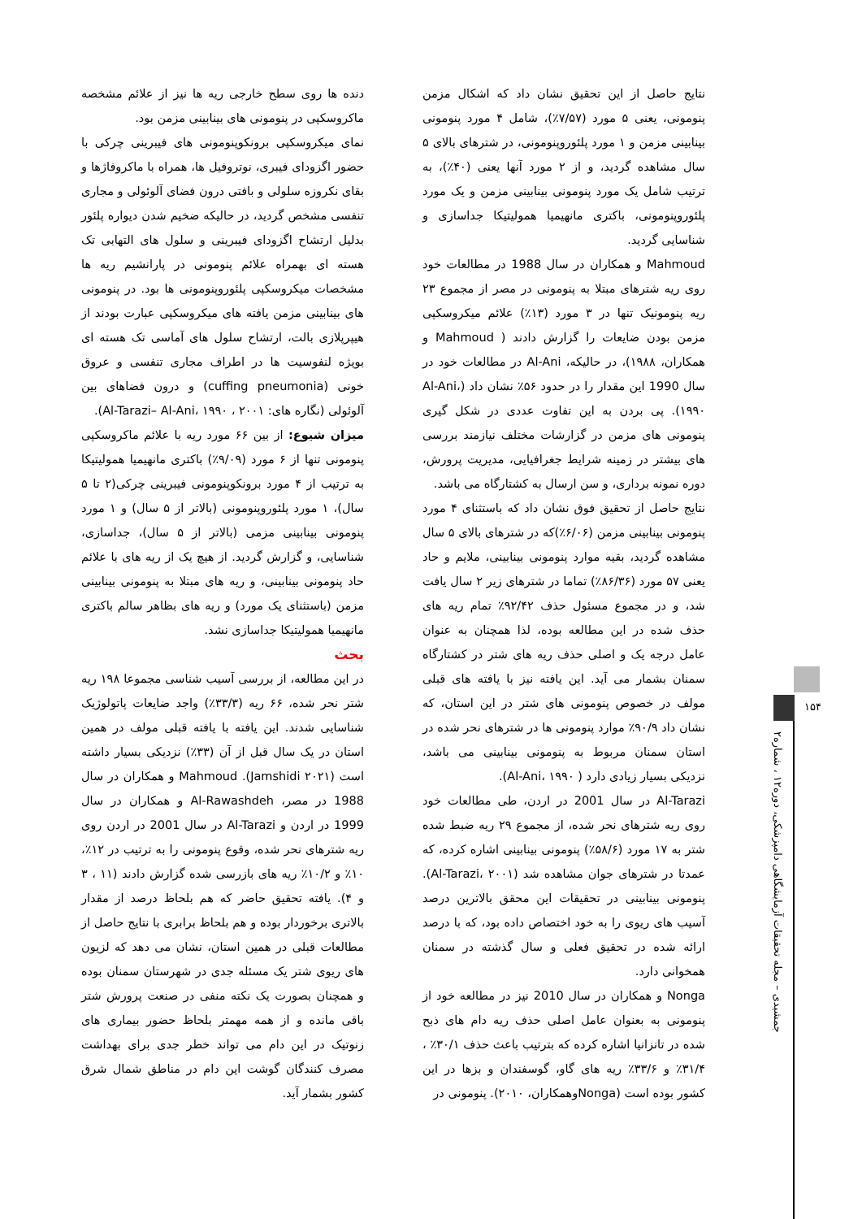دنده ها روی سطح خارجی ریه ها نیز از علائم مشخصه ماکروسکپی در پنومونی های بینابینی مزمن بود.
نمای میکروسکپی برونکوپنومونی های فیبرینی چرکی با حضور اگزودای فیبری، نوتروفیل ها، همراه با ماکروفاژها و بقای نکروزه سلولی و بافتی درون فضای آلوئولی و مجاری تنفسی مشخص گردید، در حالیکه ضخیم شدن دیواره پلئور بدلیل ارتشاح اگزودای فیبرینی و سلول های التهابی تک هسته ای بهمراه علائم پنومونی در پارانشیم ریه ها مشخصات میکروسکپی پلئوروپنومونی ها بود. در پنومونی های بینابینی مزمن یافته های میکروسکپی عبارت بودند از هیپرپلازی بالت، ارتشاح سلول های آماسی تک هسته ای بویژه لنفوسیت ها در اطراف مجاری تنفسی و عروق خونی (cuffing pneumonia) و درون فضاهای بین آلوئولی (نگاره های: Al-Tarazi– Al-Ani، ۱۹۹۰ ، ۲۰۰۱).
میزان شیوع: از بین ۶۶ مورد ریه با علائم ماکروسکپی پنومونی تنها از ۶ مورد (۹/۰۹٪) باکتری مانهیمیا همولیتیکا به ترتیب از ۴ مورد برونکوپنومونی فیبرینی چرکی(۲ تا ۵ سال)، ۱ مورد پلئوروپنومونی (بالاتر از ۵ سال) و ۱ مورد پنومونی بینابینی مزمی (بالاتر از ۵ سال)، جداسازی، شناسایی، و گزارش گردید. از هیچ یک از ریه های با علائم حاد پنومونی بینابینی، و ریه های مبتلا به پنومونی بینابینی مزمن (باستثنای یک مورد) و ریه های بظاهر سالم باکتری مانهیمیا همولیتیکا جداسازی نشد.
بحث
در این مطالعه، از بررسی آسیب شناسی مجموعا ۱۹۸ ریه شتر نحر شده، ۶۶ ریه (۳۳/۳٪) واجد ضایعات پاتولوژیک شناسایی شدند. این یافته با یافته قبلی مولف در همین استان در یک سال قبل از آن (۳۳٪) نزدیکی بسیار داشته است (Jamshidi ۲۰۲۱). Mahmoud و همکاران در سال 1988 در مصر، Al-Rawashdeh و همکاران در سال 1999 در اردن و Al-Tarazi در سال 2001 در اردن روی ریه شترهای نحر شده، وقوع پنومونی را به ترتیب در ۱۲٪، ۱۰٪ و ۱۰/۲٪ ریه های بازرسی شده گزارش دادند (۱۱ ، ۳ و ۴). یافته تحقیق حاضر که هم بلحاظ درصد از مقدار بالاتری برخوردار بوده و هم بلحاظ برابری با نتایج حاصل از مطالعات قبلی در همین استان، نشان می دهد که لزیون های ریوی شتر یک مسئله جدی در شهرستان سمنان بوده و همچنان بصورت یک نکته منفی در صنعت پرورش شتر باقی مانده و از همه مهمتر بلحاظ حضور بیماری های زنوتیک در این دام می تواند خطر جدی برای بهداشت مصرف کنندگان گوشت این دام در مناطق شمال شرق کشور بشمار آید.
نتایج حاصل از این تحقیق نشان داد که اشکال مزمن پنومونی، یعنی ۵ مورد (۷/۵۷٪)، شامل ۴ مورد پنومونی بینابینی مزمن و ۱ مورد پلئوروپنومونی، در شترهای بالای ۵ سال مشاهده گردید، و از ۲ مورد آنها یعنی (۴۰٪)، به ترتیب شامل یک مورد پنومونی بینابینی مزمن و یک مورد پلئوروپنومونی، باکتری مانهیمیا همولیتیکا جداسازی و شناسایی گردید.
Mahmoud و همکاران در سال 1988 در مطالعات خود روی ریه شترهای مبتلا به پنومونی در مصر از مجموع ۲۳ ریه پنومونیک تنها در ۳ مورد (۱۳٪) علائم میکروسکپی مزمن بودن ضایعات را گزارش دادند ( Mahmoud و همکاران، ۱۹۸۸)، در حالیکه، Al-Ani در مطالعات خود در سال 1990 این مقدار را در حدود ۵۶٪ نشان داد (Al-Ani، ۱۹۹۰). پی بردن به این تفاوت عددی در شکل گیری پنومونی های مزمن در گزارشات مختلف نیازمند بررسی های بیشتر در زمینه شرایط جغرافیایی، مدیریت پرورش، دوره نمونه برداری، و سن ارسال به کشتارگاه می باشد.
نتایج حاصل از تحقیق فوق نشان داد که باستثنای ۴ مورد پنومونی بینابینی مزمن (۶/۰۶٪)که در شترهای بالای ۵ سال مشاهده گردید، بقیه موارد پنومونی بینابینی، ملایم و حاد یعنی ۵۷ مورد (۸۶/۳۶٪) تماما در شترهای زیر ۲ سال یافت شد، و در مجموع مسئول حذف ۹۲/۴۲٪ تمام ریه های حذف شده در این مطالعه بوده، لذا همچنان به عنوان عامل درجه یک و اصلی حذف ریه های شتر در کشتارگاه سمنان بشمار می آید. این یافته نیز با یافته های قبلی مولف در خصوص پنومونی های شتر در این استان، که نشان داد ۹۰/۹٪ موارد پنومونی ها در شترهای نحر شده در استان سمنان مربوط به پنومونی بینابینی می باشد، نزدیکی بسیار زیادی دارد ( Al-Ani، ۱۹۹۰).
Al-Tarazi در سال 2001 در اردن، طی مطالعات خود روی ریه شترهای نحر شده، از مجموع ۲۹ ریه ضبط شده شتر به ۱۷ مورد (۵۸/۶٪) پنومونی بینابینی اشاره کرده، که عمدتا در شترهای جوان مشاهده شد (Al-Tarazi، ۲۰۰۱). پنومونی بینابینی در تحقیقات این محقق بالاترین درصد آسیب های ریوی را به خود اختصاص داده بود، که با درصد ارائه شده در تحقیق فعلی و سال گذشته در سمنان همخوانی دارد.
Nonga و همکاران در سال 2010 نیز در مطالعه خود از پنومونی به بعنوان عامل اصلی حذف ریه دام های ذبح شده در تانزانیا اشاره کرده که بترتیب باعث حذف ۳۰/۱٪ ، ۳۱/۴٪ و ۳۳/۶٪ ریه های گاو، گوسفندان و بزها در این کشور بوده است (Nongaوهمکاران، ۲۰۱۰). پنومونی در
۱۵۴
جمشیدی – مجله تحقیقات آزمایشگاهی دامپزشکی، دوره۱۲ ، شماره۲